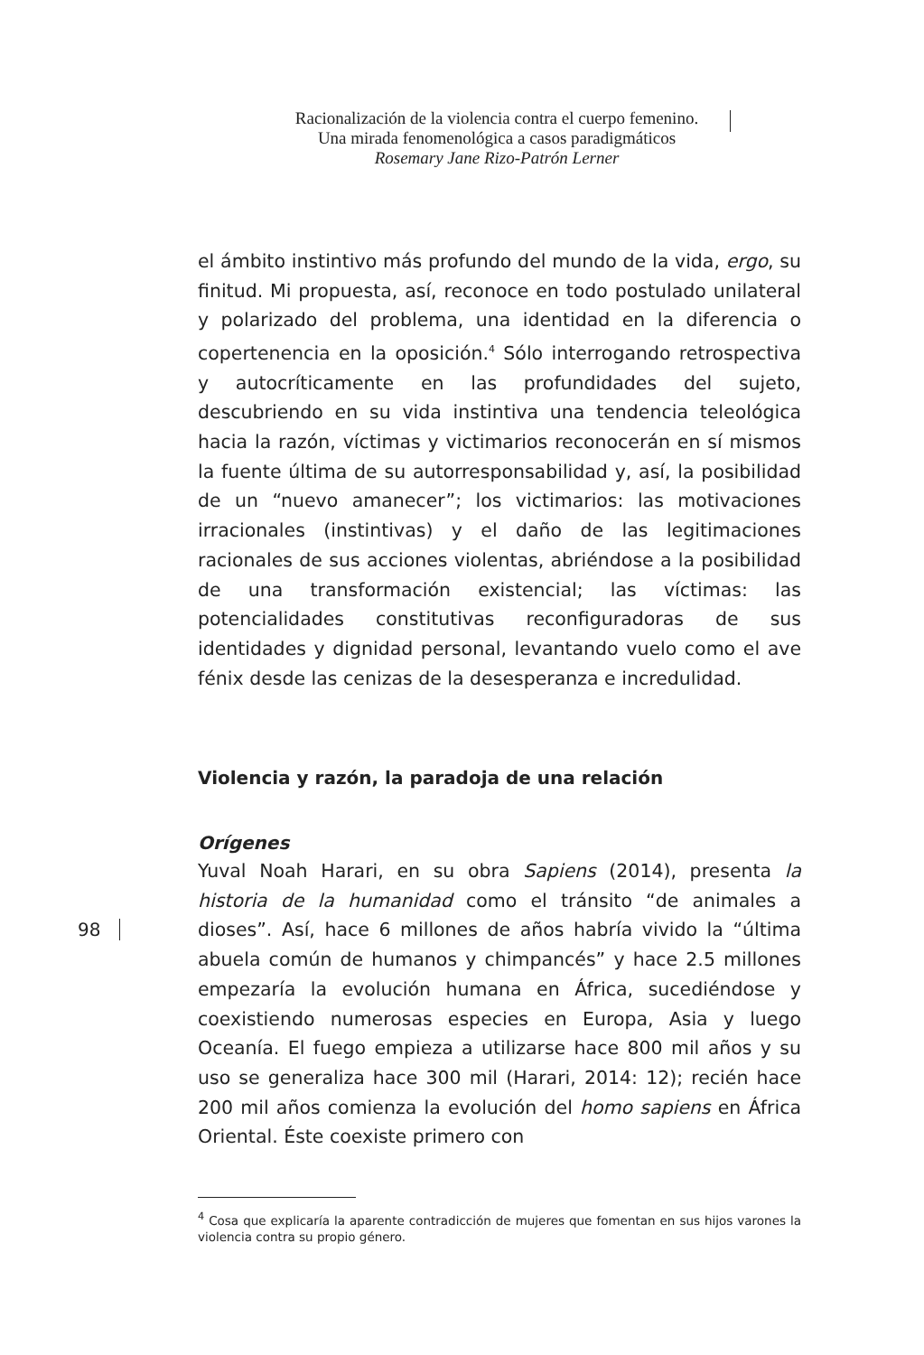Racionalización de la violencia contra el cuerpo femenino.
Una mirada fenomenológica a casos paradigmáticos
Rosemary Jane Rizo-Patrón Lerner
el ámbito instintivo más profundo del mundo de la vida, ergo, su finitud. Mi propuesta, así, reconoce en todo postulado unilateral y polarizado del problema, una identidad en la diferencia o copertenencia en la oposición.<sup>4</sup> Sólo interrogando retrospectiva y autocríticamente en las profundidades del sujeto, descubriendo en su vida instintiva una tendencia teleológica hacia la razón, víctimas y victimarios reconocerán en sí mismos la fuente última de su autorresponsabilidad y, así, la posibilidad de un “nuevo amanecer”; los victimarios: las motivaciones irracionales (instintivas) y el daño de las legitimaciones racionales de sus acciones violentas, abriéndose a la posibilidad de una transformación existencial; las víctimas: las potencialidades constitutivas reconfiguradoras de sus identidades y dignidad personal, levantando vuelo como el ave fénix desde las cenizas de la desesperanza e incredulidad.
Violencia y razón, la paradoja de una relación
Orígenes
Yuval Noah Harari, en su obra Sapiens (2014), presenta la historia de la humanidad como el tránsito “de animales a dioses”. Así, hace 6 millones de años habría vivido la “última abuela común de humanos y chimpancés” y hace 2.5 millones empezaría la evolución humana en África, sucediéndose y coexistiendo numerosas especies en Europa, Asia y luego Oceanía. El fuego empieza a utilizarse hace 800 mil años y su uso se generaliza hace 300 mil (Harari, 2014: 12); recién hace 200 mil años comienza la evolución del homo sapiens en África Oriental. Éste coexiste primero con
<sup>4</sup> Cosa que explicaría la aparente contradicción de mujeres que fomentan en sus hijos varones la violencia contra su propio género.
98